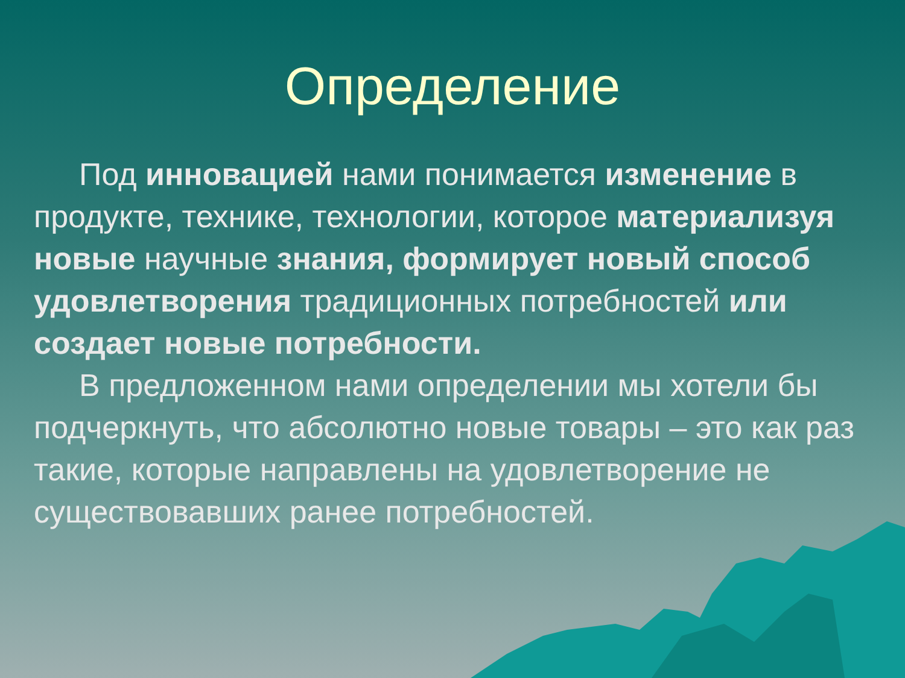Определение
Под инновацией нами понимается изменение в продукте, технике, технологии, которое материализуя новые научные знания, формирует новый способ удовлетворения традиционных потребностей или создает новые потребности.
В предложенном нами определении мы хотели бы подчеркнуть, что абсолютно новые товары – это как раз такие, которые направлены на удовлетворение не существовавших ранее потребностей.